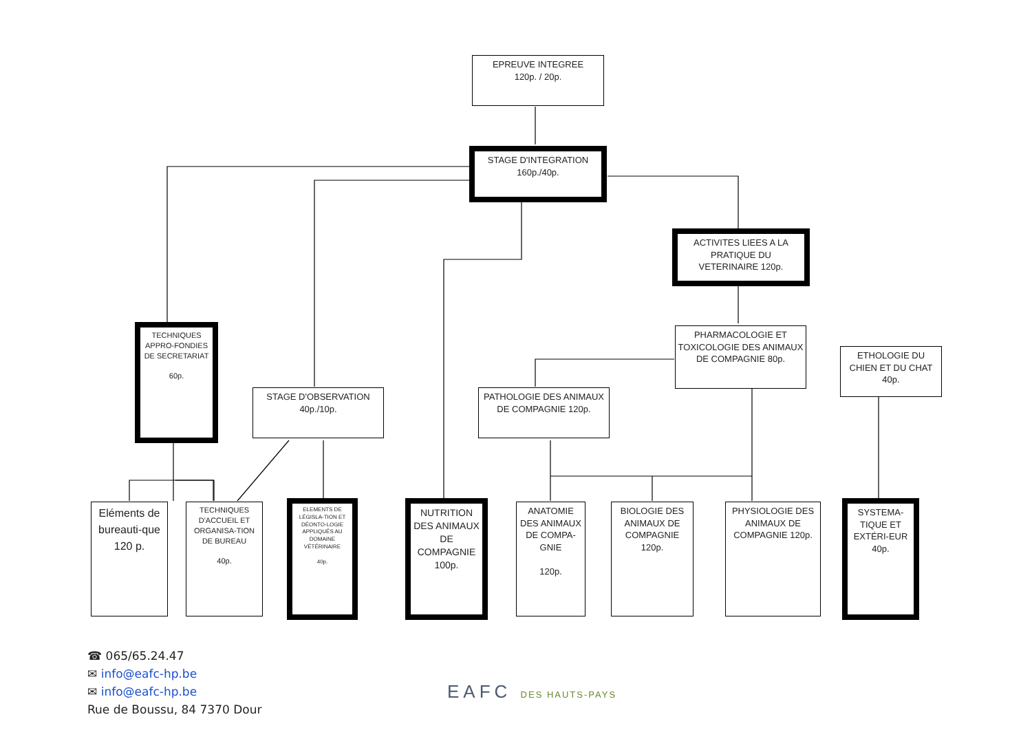EPREUVE INTEGREE
120p. / 20p.
STAGE D'INTEGRATION
160p./40p.
ACTIVITES LIEES A LA PRATIQUE DU VETERINAIRE 120p.
PHARMACOLOGIE ET TOXICOLOGIE DES ANIMAUX DE COMPAGNIE 80p.
ETHOLOGIE DU CHIEN ET DU CHAT 40p.
TECHNIQUES APPRO-FONDIES DE SECRETARIAT
60p.
STAGE D'OBSERVATION
40p./10p.
PATHOLOGIE DES ANIMAUX DE COMPAGNIE 120p.
Eléments de bureauti-que
120 p.
TECHNIQUES D'ACCUEIL ET ORGANISA-TION DE BUREAU
40p.
ELEMENTS DE LÉGISLA-TION ET DÉONTO-LOGIE APPLIQUÉS AU DOMAINE VÉTÉRINAIRE
40p.
NUTRITION DES ANIMAUX DE COMPAGNIE 100p.
ANATOMIE DES ANIMAUX DE COMPA-GNIE
120p.
BIOLOGIE DES ANIMAUX DE COMPAGNIE 120p.
PHYSIOLOGIE DES ANIMAUX DE COMPAGNIE 120p.
SYSTEMA-TIQUE ET EXTÉRI-EUR 40p.
☎ 065/65.24.47
✉ info@eafc-hp.be
✉ info@eafc-hp.be
Rue de Boussu, 84 7370 Dour
EAFC DES HAUTS-PAYS